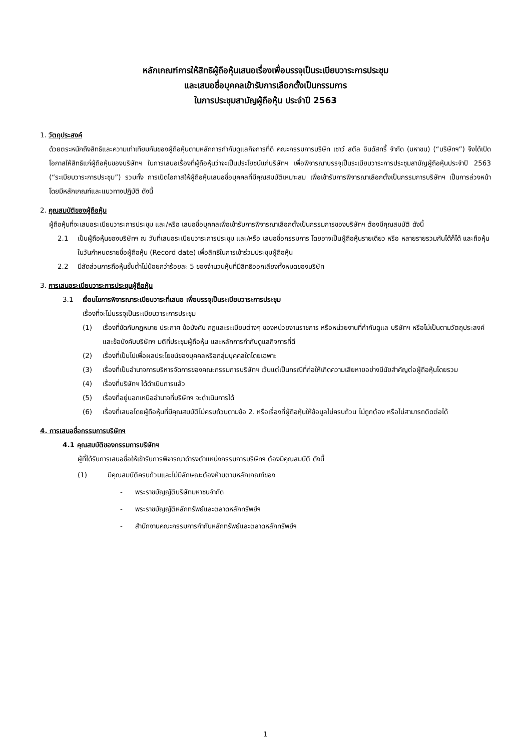หลักเกณฑ์การให้สิทธิผู้ถือหุ้นเสนอเรื่องเพื่อบรรจุเป็นระเบียบวาระการประชุม
และเสนอชื่อบุคคลเข้ารับการเลือกตั้งเป็นกรรมการ
ในการประชุมสามัญผู้ถือหุ้น ประจำปี 2563
1. วัตถุประสงค์
ด้วยตระหนักถึงสิทธิและความเท่าเทียมกันของผู้ถือหุ้นตามหลักการกำกับดูแลกิจการที่ดี คณะกรรมการบริษัท เชาว์ สตีล อินดัสทรี้ จำกัด (มหาชน) (“บริษัทฯ”) จึงได้เปิดโอกาสให้สิทธิแก่ผู้ถือหุ้นของบริษัทฯ ในการเสนอเรื่องที่ผู้ถือหุ้นว่าจะเป็นประโยชน์แก่บริษัทฯ เพื่อพิจารณาบรรจุเป็นระเบียบวาระการประชุมสามัญผู้ถือหุ้นประจำปี 2563 (“ระเบียบวาระการประชุม”) รวมทั้ง การเปิดโอกาสให้ผู้ถือหุ้นเสนอชื่อบุคคลที่มีคุณสมบัติเหมาะสม เพื่อเข้ารับการพิจารณาเลือกตั้งเป็นกรรมการบริษัทฯ เป็นการล่วงหน้า โดยมีหลักเกณฑ์และแนวทางปฏิบัติ ดังนี้
2. คุณสมบัติของผู้ถือหุ้น
ผู้ถือหุ้นที่จะเสนอระเบียบวาระการประชุม และ/หรือ เสนอชื่อบุคคลเพื่อเข้ารับการพิจารณาเลือกตั้งเป็นกรรมการของบริษัทฯ ต้องมีคุณสมบัติ ดังนี้
2.1 เป็นผู้ถือหุ้นของบริษัทฯ ณ วันที่เสนอระเบียบวาระการประชุม และ/หรือ เสนอชื่อกรรมการ โดยอาจเป็นผู้ถือหุ้นรายเดียว หรือ หลายรายรวมกันได้ก็ได้ และถือหุ้นในวันกำหนดรายชื่อผู้ถือหุ้น (Record date) เพื่อสิทธิในการเข้าร่วมประชุมผู้ถือหุ้น
2.2 มีสัดส่วนการถือหุ้นขั้นต่ำไม่น้อยกว่าร้อยละ 5 ของจำนวนหุ้นที่มีสิทธิออกเสียงทั้งหมดของบริษัท
3. การเสนอระเบียบวาระการประชุมผู้ถือหุ้น
3.1 เงื่อนไขการพิจารณาระเบียบวาระที่เสนอ เพื่อบรรจุเป็นระเบียบวาระการประชุม
เรื่องที่จะไม่บรรจุเป็นระเบียบวาระการประชุม
(1) เรื่องที่ขัดกับกฎหมาย ประกาศ ข้อบังคับ กฎและระเบียบต่างๆ ของหน่วยงานราชการ หรือหน่วยงานที่กำกับดูแล บริษัทฯ หรือไม่เป็นตามวัตถุประสงค์และข้อบังคับบริษัทฯ มติที่ประชุมผู้ถือหุ้น และหลักการกำกับดูแลกิจการที่ดี
(2) เรื่องที่เป็นไปเพื่อผลประโยชน์ของบุคคลหรือกลุ่มบุคคลใดโดยเฉพาะ
(3) เรื่องที่เป็นอำนาจการบริหารจัดการของคณะกรรมการบริษัทฯ เว้นแต่เป็นกรณีที่ก่อให้เกิดความเสียหายอย่างมีนัยสำคัญต่อผู้ถือหุ้นโดยรวม
(4) เรื่องที่บริษัทฯ ได้ดำเนินการแล้ว
(5) เรื่องที่อยู่นอกเหนืออำนาจที่บริษัทฯ จะดำเนินการได้
(6) เรื่องที่เสนอโดยผู้ถือหุ้นที่มีคุณสมบัติไม่ครบถ้วนตามข้อ 2. หรือเรื่องที่ผู้ถือหุ้นให้ข้อมูลไม่ครบถ้วน ไม่ถูกต้อง หรือไม่สามารถติดต่อได้
4. การเสนอชื่อกรรมการบริษัทฯ
4.1 คุณสมบัติของกรรมการบริษัทฯ
ผู้ที่ได้รับการเสนอชื่อให้เข้ารับการพิจารณาดำรงตำแหน่งกรรมการบริษัทฯ ต้องมีคุณสมบัติ ดังนี้
(1) มีคุณสมบัติครบถ้วนและไม่มีลักษณะต้องห้ามตามหลักเกณฑ์ของ
- พระราชบัญญัติบริษัทมหาชนจำกัด
- พระราชบัญญัติหลักทรัพย์และตลาดหลักทรัพย์ฯ
- สำนักงานคณะกรรมการกำกับหลักทรัพย์และตลาดหลักทรัพย์ฯ
1